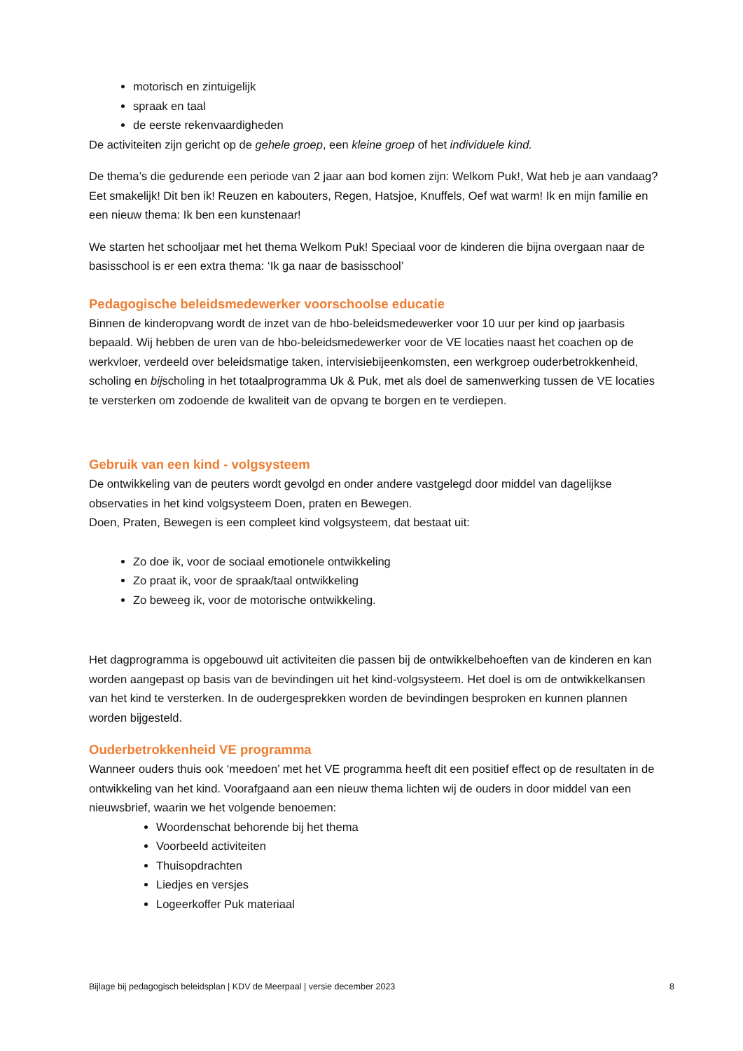motorisch en zintuigelijk
spraak en taal
de eerste rekenvaardigheden
De activiteiten zijn gericht op de gehele groep, een kleine groep of het individuele kind.
De thema’s die gedurende een periode van 2 jaar aan bod komen zijn: Welkom Puk!, Wat heb je aan vandaag? Eet smakelijk! Dit ben ik! Reuzen en kabouters, Regen, Hatsjoe, Knuffels, Oef wat warm! Ik en mijn familie en een nieuw thema: Ik ben een kunstenaar!
We starten het schooljaar met het thema Welkom Puk! Speciaal voor de kinderen die bijna overgaan naar de basisschool is er een extra thema: ‘Ik ga naar de basisschool’
Pedagogische beleidsmedewerker voorschoolse educatie
Binnen de kinderopvang wordt de inzet van de hbo-beleidsmedewerker voor 10 uur per kind op jaarbasis bepaald. Wij hebben de uren van de hbo-beleidsmedewerker voor de VE locaties naast het coachen op de werkvloer, verdeeld over beleidsmatige taken, intervisiebijeenkomsten, een werkgroep ouderbetrokkenheid, scholing en bijscholing in het totaalprogramma Uk & Puk, met als doel de samenwerking tussen de VE locaties te versterken om zodoende de kwaliteit van de opvang te borgen en te verdiepen.
Gebruik van een kind - volgsysteem
De ontwikkeling van de peuters wordt gevolgd en onder andere vastgelegd door middel van dagelijkse observaties in het kind volgsysteem Doen, praten en Bewegen.
Doen, Praten, Bewegen is een compleet kind volgsysteem, dat bestaat uit:
Zo doe ik, voor de sociaal emotionele ontwikkeling
Zo praat ik, voor de spraak/taal ontwikkeling
Zo beweeg ik, voor de motorische ontwikkeling.
Het dagprogramma is opgebouwd uit activiteiten die passen bij de ontwikkelbehoeften van de kinderen en kan worden aangepast op basis van de bevindingen uit het kind-volgsysteem. Het doel is om de ontwikkelkansen van het kind te versterken. In de oudergesprekken worden de bevindingen besproken en kunnen plannen worden bijgesteld.
Ouderbetrokkenheid VE programma
Wanneer ouders thuis ook ‘meedoen’ met het VE programma heeft dit een positief effect op de resultaten in de ontwikkeling van het kind. Voorafgaand aan een nieuw thema lichten wij de ouders in door middel van een nieuwsbrief, waarin we het volgende benoemen:
Woordenschat behorende bij het thema
Voorbeeld activiteiten
Thuisopdrachten
Liedjes en versjes
Logeerkoffer Puk materiaal
Bijlage bij pedagogisch beleidsplan | KDV de Meerpaal | versie december 2023 8